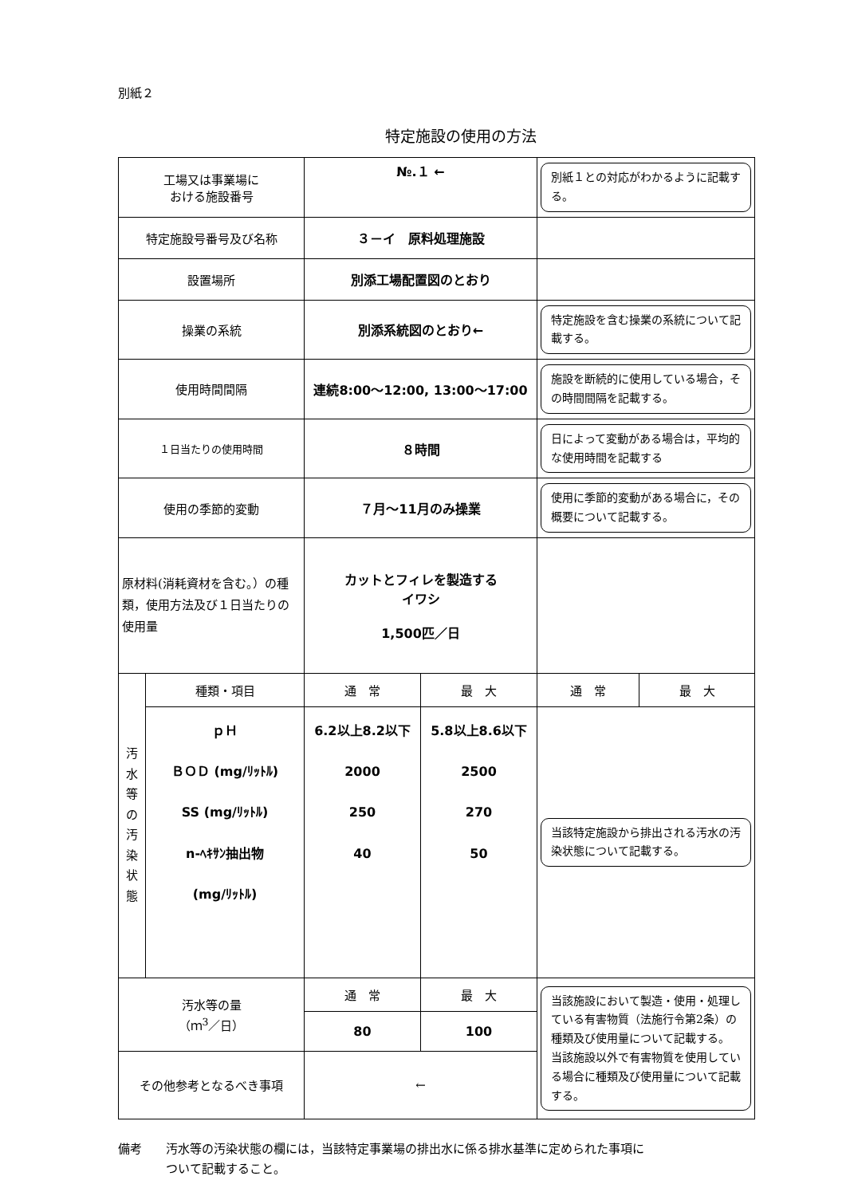別紙２
特定施設の使用の方法
| 工場又は事業場に おける施設番号 | | №.１ ← | | 別紙１との対応がわかるように記載する。 | |
| 特定施設号番号及び名称 | | ３－イ 原料処理施設 | | | |
| 設置場所 | | 別添工場配置図のとおり | | | |
| 操業の系統 | | 別添系統図のとおり← | | 特定施設を含む操業の系統について記載する。 | |
| 使用時間間隔 | | 連続8:00～12:00, 13:00～17:00 | | 施設を断続的に使用している場合，その時間間隔を記載する。 | |
| １日当たりの使用時間 | | ８時間 | | 日によって変動がある場合は，平均的な使用時間を記載する | |
| 使用の季節的変動 | | ７月～11月のみ操業 | | 使用に季節的変動がある場合に，その概要について記載する。 | |
| 原材料(消耗資材を含む。）の種類，使用方法及び１日当たりの使用量 | | カットとフィレを製造する イワシ 1,500匹／日 | | | |
| 汚 水 等 の 汚 染 状 態 | 種類・項目 | 通 常 | 最 大 | 通 常 | 最 大 |
| | ｐＨ ＢＯＤ (mg/ﾘｯﾄﾙ) SS (mg/ﾘｯﾄﾙ) n-ﾍｷｻﾝ抽出物 (mg/ﾘｯﾄﾙ) | 6.2以上8.2以下 2000 250 40 | 5.8以上8.6以下 2500 270 50 | 当該特定施設から排出される汚水の汚染状態について記載する。 | |
| 汚水等の量 （ｍ<sup>3</sup>／日） | | 通 常 | 最 大 | 当該施設において製造・使用・処理している有害物質（法施行令第2条）の種類及び使用量について記載する。 当該施設以外で有害物質を使用している場合に種類及び使用量について記載する。 | |
| | | 80 | 100 | | |
| その他参考となるべき事項 | | ← | | | |
備考　　汚水等の汚染状態の欄には，当該特定事業場の排出水に係る排水基準に定められた事項に
　　　　ついて記載すること。